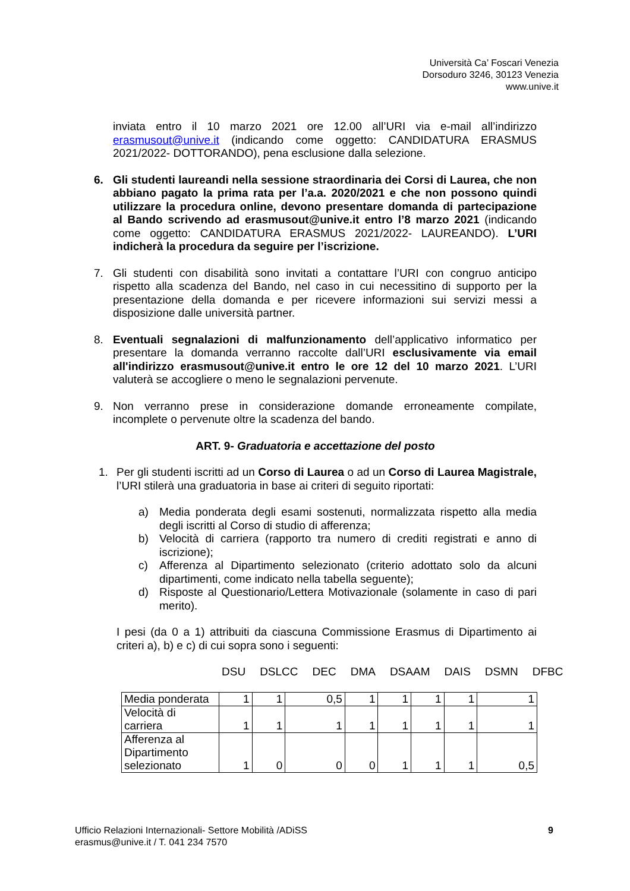Università Ca’ Foscari Venezia
Dorsoduro 3246, 30123 Venezia
www.unive.it
inviata entro il 10 marzo 2021 ore 12.00 all’URI via e-mail all’indirizzo erasmusout@unive.it (indicando come oggetto: CANDIDATURA ERASMUS 2021/2022- DOTTORANDO), pena esclusione dalla selezione.
6. Gli studenti laureandi nella sessione straordinaria dei Corsi di Laurea, che non abbiano pagato la prima rata per l’a.a. 2020/2021 e che non possono quindi utilizzare la procedura online, devono presentare domanda di partecipazione al Bando scrivendo ad erasmusout@unive.it entro l’8 marzo 2021 (indicando come oggetto: CANDIDATURA ERASMUS 2021/2022- LAUREANDO). L’URI indicherà la procedura da seguire per l’iscrizione.
7. Gli studenti con disabilità sono invitati a contattare l’URI con congruo anticipo rispetto alla scadenza del Bando, nel caso in cui necessitino di supporto per la presentazione della domanda e per ricevere informazioni sui servizi messi a disposizione dalle università partner.
8. Eventuali segnalazioni di malfunzionamento dell’applicativo informatico per presentare la domanda verranno raccolte dall’URI esclusivamente via email all'indirizzo erasmusout@unive.it entro le ore 12 del 10 marzo 2021. L’URI valuterà se accogliere o meno le segnalazioni pervenute.
9. Non verranno prese in considerazione domande erroneamente compilate, incomplete o pervenute oltre la scadenza del bando.
ART. 9- Graduatoria e accettazione del posto
1. Per gli studenti iscritti ad un Corso di Laurea o ad un Corso di Laurea Magistrale, l’URI stilerà una graduatoria in base ai criteri di seguito riportati:
a) Media ponderata degli esami sostenuti, normalizzata rispetto alla media degli iscritti al Corso di studio di afferenza;
b) Velocità di carriera (rapporto tra numero di crediti registrati e anno di iscrizione);
c) Afferenza al Dipartimento selezionato (criterio adottato solo da alcuni dipartimenti, come indicato nella tabella seguente);
d) Risposte al Questionario/Lettera Motivazionale (solamente in caso di pari merito).
I pesi (da 0 a 1) attribuiti da ciascuna Commissione Erasmus di Dipartimento ai criteri a), b) e c) di cui sopra sono i seguenti:
DSU DSLCC DEC DMA DSAAM DAIS DSMN DFBC
| Media ponderata | 1 | 1 | 0,5 | 1 | 1 | 1 | 1 | 1 |
| Velocità di carriera | 1 | 1 | 1 | 1 | 1 | 1 | 1 | 1 |
| Afferenza al Dipartimento selezionato | 1 | 0 | 0 | 0 | 1 | 1 | 1 | 0,5 |
Ufficio Relazioni Internazionali- Settore Mobilità /ADiSS
erasmus@unive.it / T. 041 234 7570
9